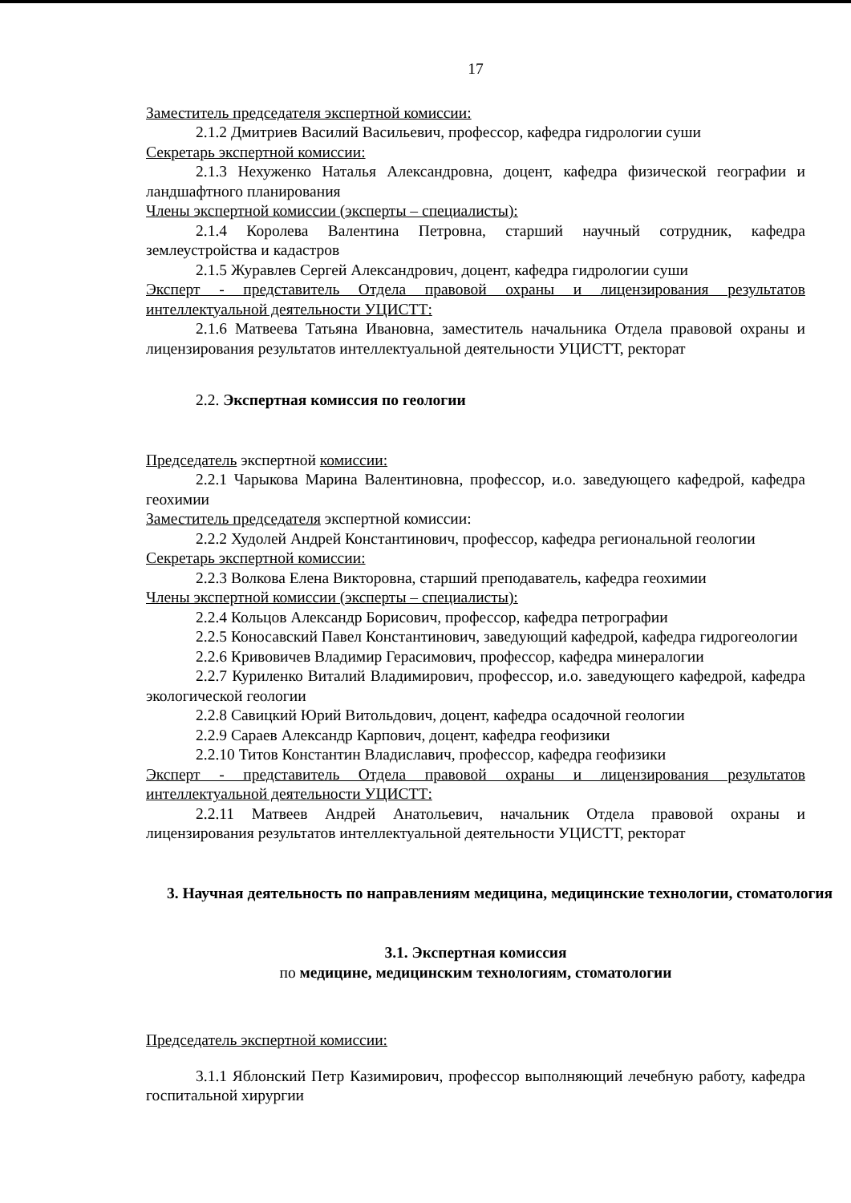17
Заместитель председателя экспертной комиссии:
2.1.2 Дмитриев Василий Васильевич, профессор, кафедра гидрологии суши
Секретарь экспертной комиссии:
2.1.3 Нехуженко Наталья Александровна, доцент, кафедра физической географии и ландшафтного планирования
Члены экспертной комиссии (эксперты – специалисты):
2.1.4 Королева Валентина Петровна, старший научный сотрудник, кафедра землеустройства и кадастров
2.1.5 Журавлев Сергей Александрович, доцент, кафедра гидрологии суши
Эксперт - представитель Отдела правовой охраны и лицензирования результатов интеллектуальной деятельности УЦИСТТ:
2.1.6 Матвеева Татьяна Ивановна, заместитель начальника Отдела правовой охраны и лицензирования результатов интеллектуальной деятельности УЦИСТТ, ректорат
2.2. Экспертная комиссия по геологии
Председатель экспертной комиссии:
2.2.1 Чарыкова Марина Валентиновна, профессор, и.о. заведующего кафедрой, кафедра геохимии
Заместитель председателя экспертной комиссии:
2.2.2 Худолей Андрей Константинович, профессор, кафедра региональной геологии
Секретарь экспертной комиссии:
2.2.3 Волкова Елена Викторовна, старший преподаватель, кафедра геохимии
Члены экспертной комиссии (эксперты – специалисты):
2.2.4 Кольцов Александр Борисович, профессор, кафедра петрографии
2.2.5 Коносавский Павел Константинович, заведующий кафедрой, кафедра гидрогеологии
2.2.6 Кривовичев Владимир Герасимович, профессор, кафедра минералогии
2.2.7 Куриленко Виталий Владимирович, профессор, и.о. заведующего кафедрой, кафедра экологической геологии
2.2.8 Савицкий Юрий Витольдович, доцент, кафедра осадочной геологии
2.2.9 Сараев Александр Карпович, доцент, кафедра геофизики
2.2.10 Титов Константин Владиславич, профессор, кафедра геофизики
Эксперт - представитель Отдела правовой охраны и лицензирования результатов интеллектуальной деятельности УЦИСТТ:
2.2.11 Матвеев Андрей Анатольевич, начальник Отдела правовой охраны и лицензирования результатов интеллектуальной деятельности УЦИСТТ, ректорат
3. Научная деятельность по направлениям медицина, медицинские технологии, стоматология
3.1. Экспертная комиссия
по медицине, медицинским технологиям, стоматологии
Председатель экспертной комиссии:
3.1.1 Яблонский Петр Казимирович, профессор выполняющий лечебную работу, кафедра госпитальной хирургии